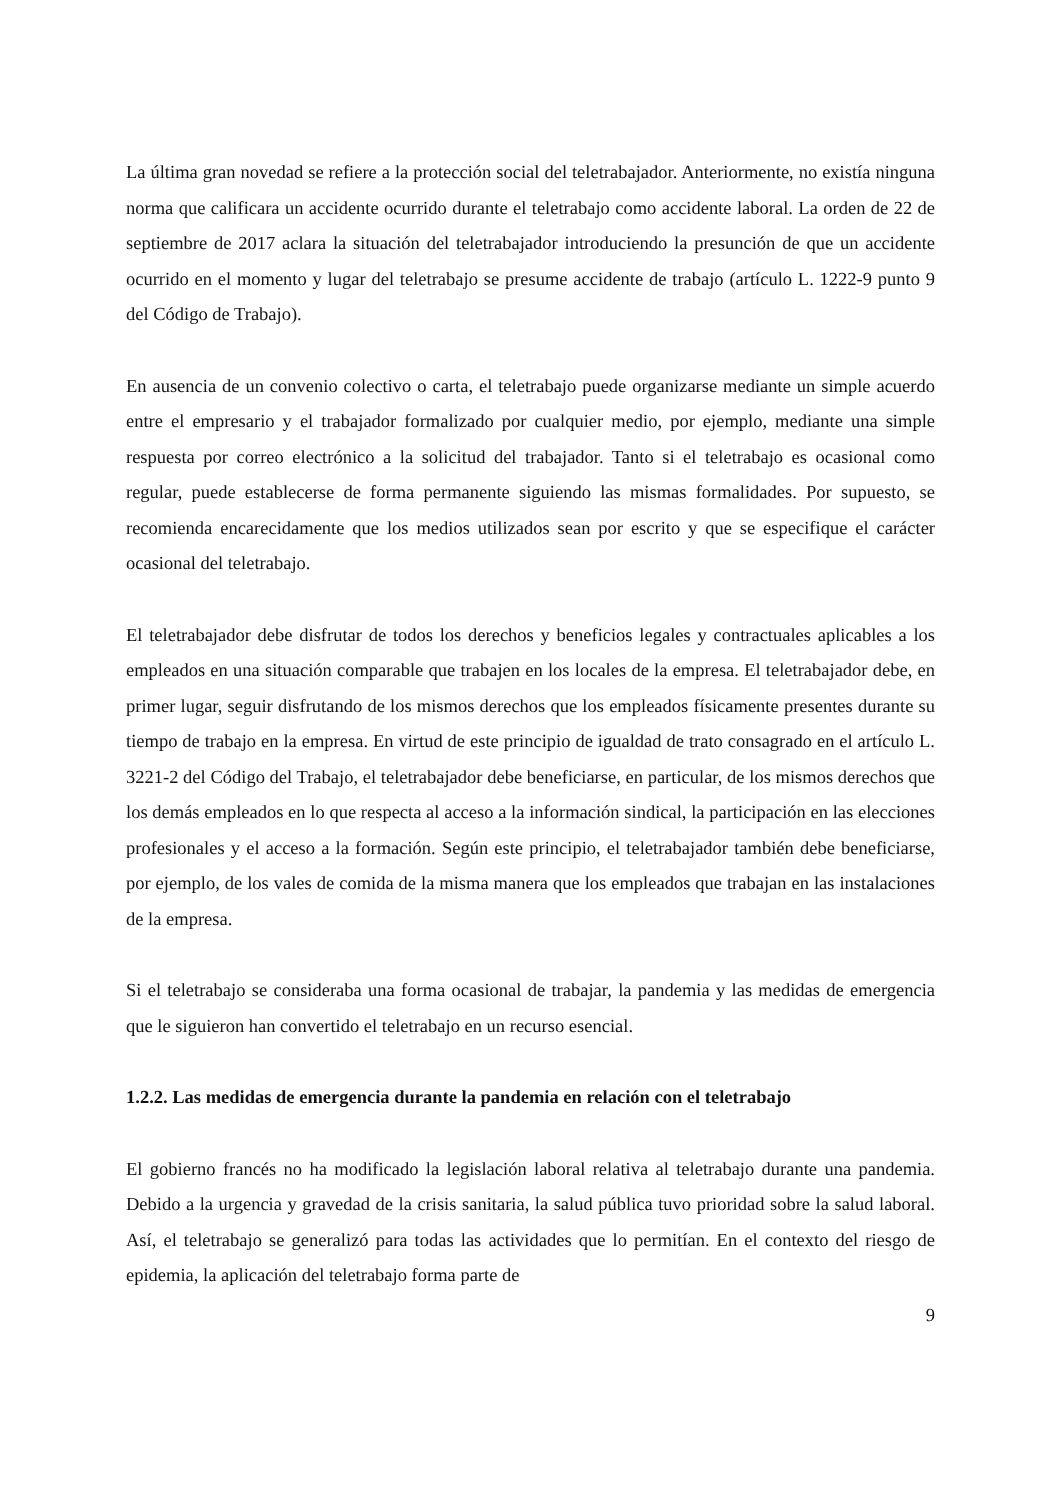La última gran novedad se refiere a la protección social del teletrabajador. Anteriormente, no existía ninguna norma que calificara un accidente ocurrido durante el teletrabajo como accidente laboral. La orden de 22 de septiembre de 2017 aclara la situación del teletrabajador introduciendo la presunción de que un accidente ocurrido en el momento y lugar del teletrabajo se presume accidente de trabajo (artículo L. 1222-9 punto 9 del Código de Trabajo).
En ausencia de un convenio colectivo o carta, el teletrabajo puede organizarse mediante un simple acuerdo entre el empresario y el trabajador formalizado por cualquier medio, por ejemplo, mediante una simple respuesta por correo electrónico a la solicitud del trabajador. Tanto si el teletrabajo es ocasional como regular, puede establecerse de forma permanente siguiendo las mismas formalidades. Por supuesto, se recomienda encarecidamente que los medios utilizados sean por escrito y que se especifique el carácter ocasional del teletrabajo.
El teletrabajador debe disfrutar de todos los derechos y beneficios legales y contractuales aplicables a los empleados en una situación comparable que trabajen en los locales de la empresa. El teletrabajador debe, en primer lugar, seguir disfrutando de los mismos derechos que los empleados físicamente presentes durante su tiempo de trabajo en la empresa. En virtud de este principio de igualdad de trato consagrado en el artículo L. 3221-2 del Código del Trabajo, el teletrabajador debe beneficiarse, en particular, de los mismos derechos que los demás empleados en lo que respecta al acceso a la información sindical, la participación en las elecciones profesionales y el acceso a la formación. Según este principio, el teletrabajador también debe beneficiarse, por ejemplo, de los vales de comida de la misma manera que los empleados que trabajan en las instalaciones de la empresa.
Si el teletrabajo se consideraba una forma ocasional de trabajar, la pandemia y las medidas de emergencia que le siguieron han convertido el teletrabajo en un recurso esencial.
1.2.2. Las medidas de emergencia durante la pandemia en relación con el teletrabajo
El gobierno francés no ha modificado la legislación laboral relativa al teletrabajo durante una pandemia. Debido a la urgencia y gravedad de la crisis sanitaria, la salud pública tuvo prioridad sobre la salud laboral. Así, el teletrabajo se generalizó para todas las actividades que lo permitían. En el contexto del riesgo de epidemia, la aplicación del teletrabajo forma parte de
9